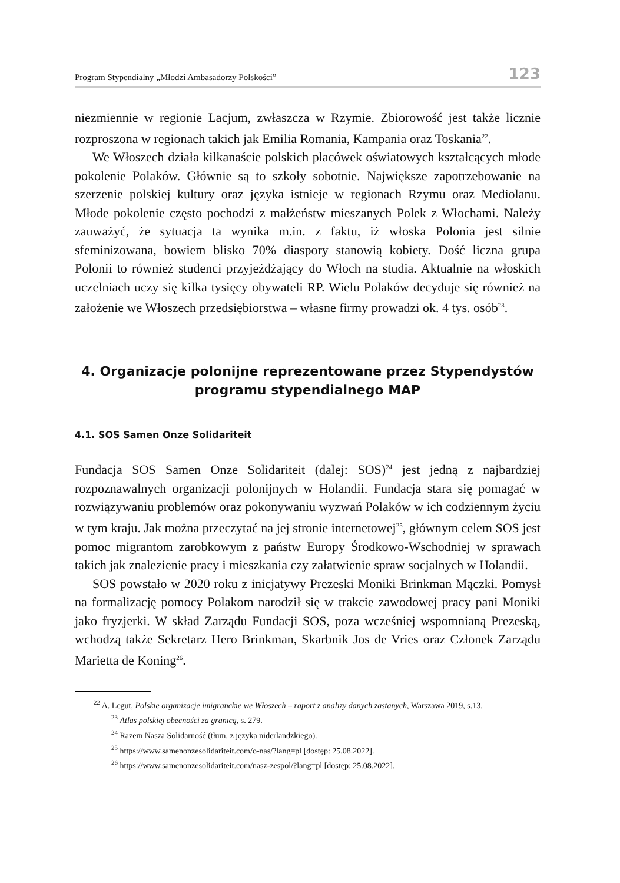Program Stypendialny „Młodzi Ambasadorzy Polskości” 123
niezmiennie w regionie Lacjum, zwłaszcza w Rzymie. Zbiorowość jest także licznie rozproszona w regionach takich jak Emilia Romania, Kampania oraz Toskania<sup>22</sup>.
We Włoszech działa kilkanaście polskich placówek oświatowych kształcących młode pokolenie Polaków. Głównie są to szkoły sobotnie. Największe zapotrzebowanie na szerzenie polskiej kultury oraz języka istnieje w regionach Rzymu oraz Mediolanu. Młode pokolenie często pochodzi z małżeństw mieszanych Polek z Włochami. Należy zauważyć, że sytuacja ta wynika m.in. z faktu, iż włoska Polonia jest silnie sfeminizowana, bowiem blisko 70% diaspory stanowią kobiety. Dość liczna grupa Polonii to również studenci przyjeżdżający do Włoch na studia. Aktualnie na włoskich uczelniach uczy się kilka tysięcy obywateli RP. Wielu Polaków decyduje się również na założenie we Włoszech przedsiębiorstwa – własne firmy prowadzi ok. 4 tys. osób<sup>23</sup>.
4. Organizacje polonijne reprezentowane przez Stypendystów programu stypendialnego MAP
4.1. SOS Samen Onze Solidariteit
Fundacja SOS Samen Onze Solidariteit (dalej: SOS)<sup>24</sup> jest jedną z najbardziej rozpoznawalnych organizacji polonijnych w Holandii. Fundacja stara się pomagać w rozwiązywaniu problemów oraz pokonywaniu wyzwań Polaków w ich codziennym życiu w tym kraju. Jak można przeczytać na jej stronie internetowej<sup>25</sup>, głównym celem SOS jest pomoc migrantom zarobkowym z państw Europy Środkowo-Wschodniej w sprawach takich jak znalezienie pracy i mieszkania czy załatwienie spraw socjalnych w Holandii.
SOS powstało w 2020 roku z inicjatywy Prezeski Moniki Brinkman Mączki. Pomysł na formalizację pomocy Polakom narodził się w trakcie zawodowej pracy pani Moniki jako fryzjerki. W skład Zarządu Fundacji SOS, poza wcześniej wspomnianą Prezeską, wchodzą także Sekretarz Hero Brinkman, Skarbnik Jos de Vries oraz Członek Zarządu Marietta de Koning<sup>26</sup>.
<sup>22</sup> A. Legut, Polskie organizacje imigranckie we Włoszech – raport z analizy danych zastanych, Warszawa 2019, s.13.
<sup>23</sup> Atlas polskiej obecności za granicą, s. 279.
<sup>24</sup> Razem Nasza Solidarność (tłum. z języka niderlandzkiego).
<sup>25</sup> https://www.samenonzesolidariteit.com/o-nas/?lang=pl [dostęp: 25.08.2022].
<sup>26</sup> https://www.samenonzesolidariteit.com/nasz-zespol/?lang=pl [dostęp: 25.08.2022].